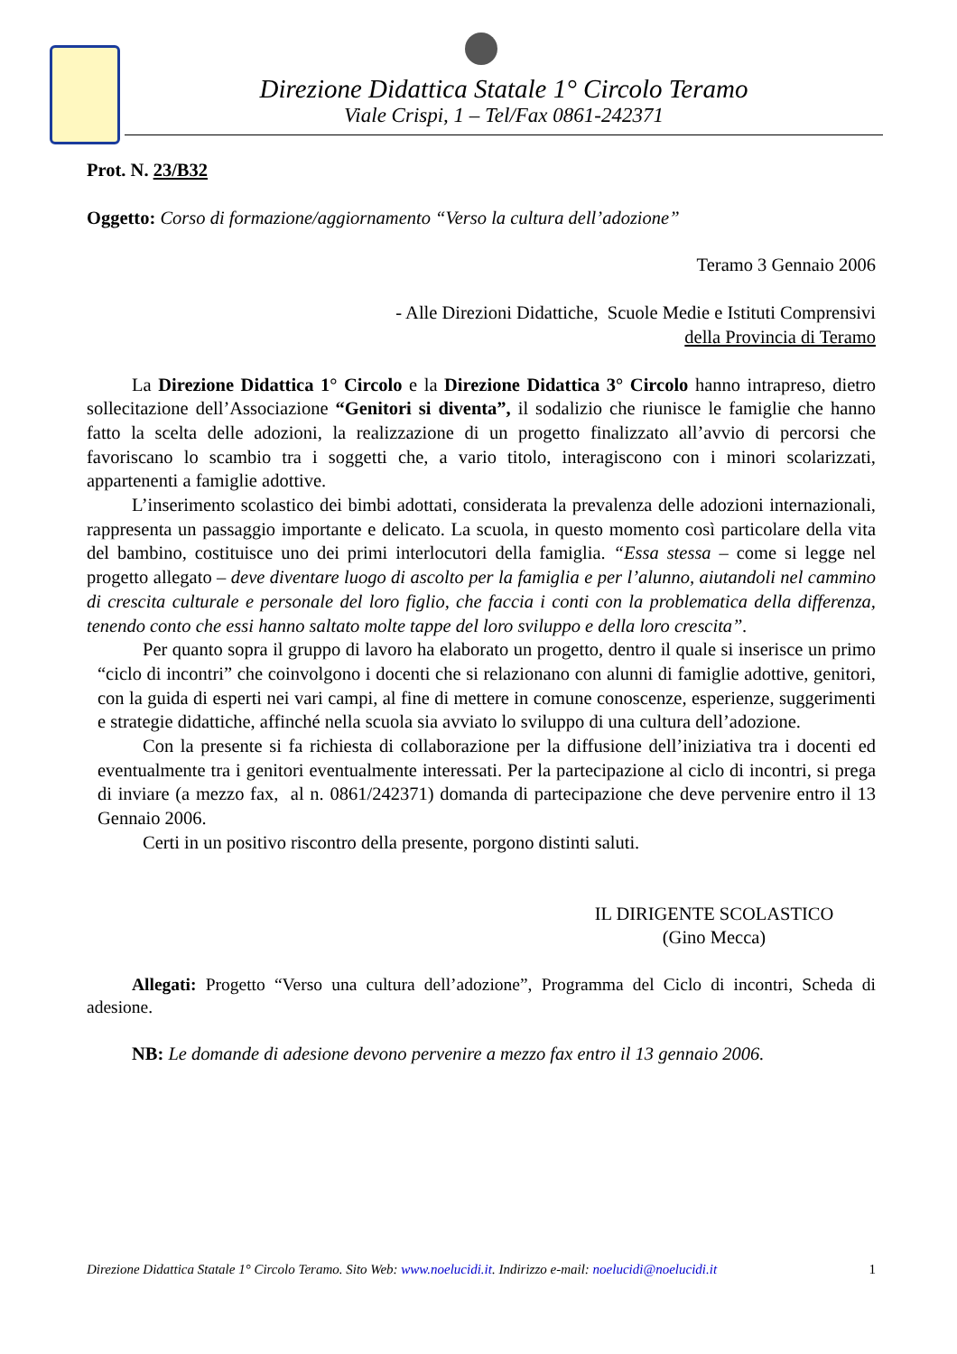Direzione Didattica Statale 1° Circolo Teramo
Viale Crispi, 1 – Tel/Fax 0861-242371
Prot. N. 23/B32
Oggetto: Corso di formazione/aggiornamento “Verso la cultura dell’adozione”
Teramo 3 Gennaio 2006
- Alle Direzioni Didattiche, Scuole Medie e Istituti Comprensivi
della Provincia di Teramo
La Direzione Didattica 1° Circolo e la Direzione Didattica 3° Circolo hanno intrapreso, dietro sollecitazione dell’Associazione “Genitori si diventa”, il sodalizio che riunisce le famiglie che hanno fatto la scelta delle adozioni, la realizzazione di un progetto finalizzato all’avvio di percorsi che favoriscano lo scambio tra i soggetti che, a vario titolo, interagiscono con i minori scolarizzati, appartenenti a famiglie adottive.
L’inserimento scolastico dei bimbi adottati, considerata la prevalenza delle adozioni internazionali, rappresenta un passaggio importante e delicato. La scuola, in questo momento così particolare della vita del bambino, costituisce uno dei primi interlocutori della famiglia. “Essa stessa – come si legge nel progetto allegato – deve diventare luogo di ascolto per la famiglia e per l’alunno, aiutandoli nel cammino di crescita culturale e personale del loro figlio, che faccia i conti con la problematica della differenza, tenendo conto che essi hanno saltato molte tappe del loro sviluppo e della loro crescita”.
Per quanto sopra il gruppo di lavoro ha elaborato un progetto, dentro il quale si inserisce un primo “ciclo di incontri” che coinvolgono i docenti che si relazionano con alunni di famiglie adottive, genitori, con la guida di esperti nei vari campi, al fine di mettere in comune conoscenze, esperienze, suggerimenti e strategie didattiche, affinché nella scuola sia avviato lo sviluppo di una cultura dell’adozione.
Con la presente si fa richiesta di collaborazione per la diffusione dell’iniziativa tra i docenti ed eventualmente tra i genitori eventualmente interessati. Per la partecipazione al ciclo di incontri, si prega di inviare (a mezzo fax, al n. 0861/242371) domanda di partecipazione che deve pervenire entro il 13 Gennaio 2006.
Certi in un positivo riscontro della presente, porgono distinti saluti.
IL DIRIGENTE SCOLASTICO
(Gino Mecca)
Allegati: Progetto “Verso una cultura dell’adozione”, Programma del Ciclo di incontri, Scheda di adesione.
NB: Le domande di adesione devono pervenire a mezzo fax entro il 13 gennaio 2006.
Direzione Didattica Statale 1° Circolo Teramo. Sito Web: www.noelucidi.it. Indirizzo e-mail: noelucidi@noelucidi.it 1